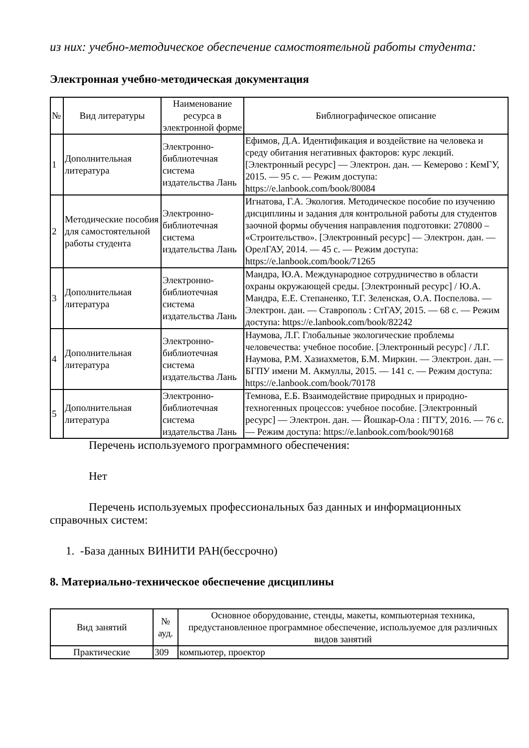из них: учебно-методическое обеспечение самостоятельной работы студента:
Электронная учебно-методическая документация
| № | Вид литературы | Наименование ресурса в электронной форме | Библиографическое описание |
| --- | --- | --- | --- |
| 1 | Дополнительная литература | Электронно-библиотечная система издательства Лань | Ефимов, Д.А. Идентификация и воздействие на человека и среду обитания негативных факторов: курс лекций. [Электронный ресурс] — Электрон. дан. — Кемерово : КемГУ, 2015. — 95 с. — Режим доступа: https://e.lanbook.com/book/80084 |
| 2 | Методические пособия для самостоятельной работы студента | Электронно-библиотечная система издательства Лань | Игнатова, Г.А. Экология. Методическое пособие по изучению дисциплины и задания для контрольной работы для студентов заочной формы обучения направления подготовки: 270800 – «Строительство». [Электронный ресурс] — Электрон. дан. — ОрелГАУ, 2014. — 45 с. — Режим доступа: https://e.lanbook.com/book/71265 |
| 3 | Дополнительная литература | Электронно-библиотечная система издательства Лань | Мандра, Ю.А. Международное сотрудничество в области охраны окружающей среды. [Электронный ресурс] / Ю.А. Мандра, Е.Е. Степаненко, Т.Г. Зеленская, О.А. Поспелова. — Электрон. дан. — Ставрополь : СтГАУ, 2015. — 68 с. — Режим доступа: https://e.lanbook.com/book/82242 |
| 4 | Дополнительная литература | Электронно-библиотечная система издательства Лань | Наумова, Л.Г. Глобальные экологические проблемы человечества: учебное пособие. [Электронный ресурс] / Л.Г. Наумова, Р.М. Хазиахметов, Б.М. Миркин. — Электрон. дан. — БГПУ имени М. Акмуллы, 2015. — 141 с. — Режим доступа: https://e.lanbook.com/book/70178 |
| 5 | Дополнительная литература | Электронно-библиотечная система издательства Лань | Темнова, Е.Б. Взаимодействие природных и природно-техногенных процессов: учебное пособие. [Электронный ресурс] — Электрон. дан. — Йошкар-Ола : ПГТУ, 2016. — 76 с. — Режим доступа: https://e.lanbook.com/book/90168 |
Перечень используемого программного обеспечения:
Нет
Перечень используемых профессиональных баз данных и информационных справочных систем:
1. -База данных ВИНИТИ РАН(бессрочно)
8. Материально-техническое обеспечение дисциплины
| Вид занятий | № ауд. | Основное оборудование, стенды, макеты, компьютерная техника, предустановленное программное обеспечение, используемое для различных видов занятий |
| --- | --- | --- |
| Практические | 309 | компьютер, проектор |